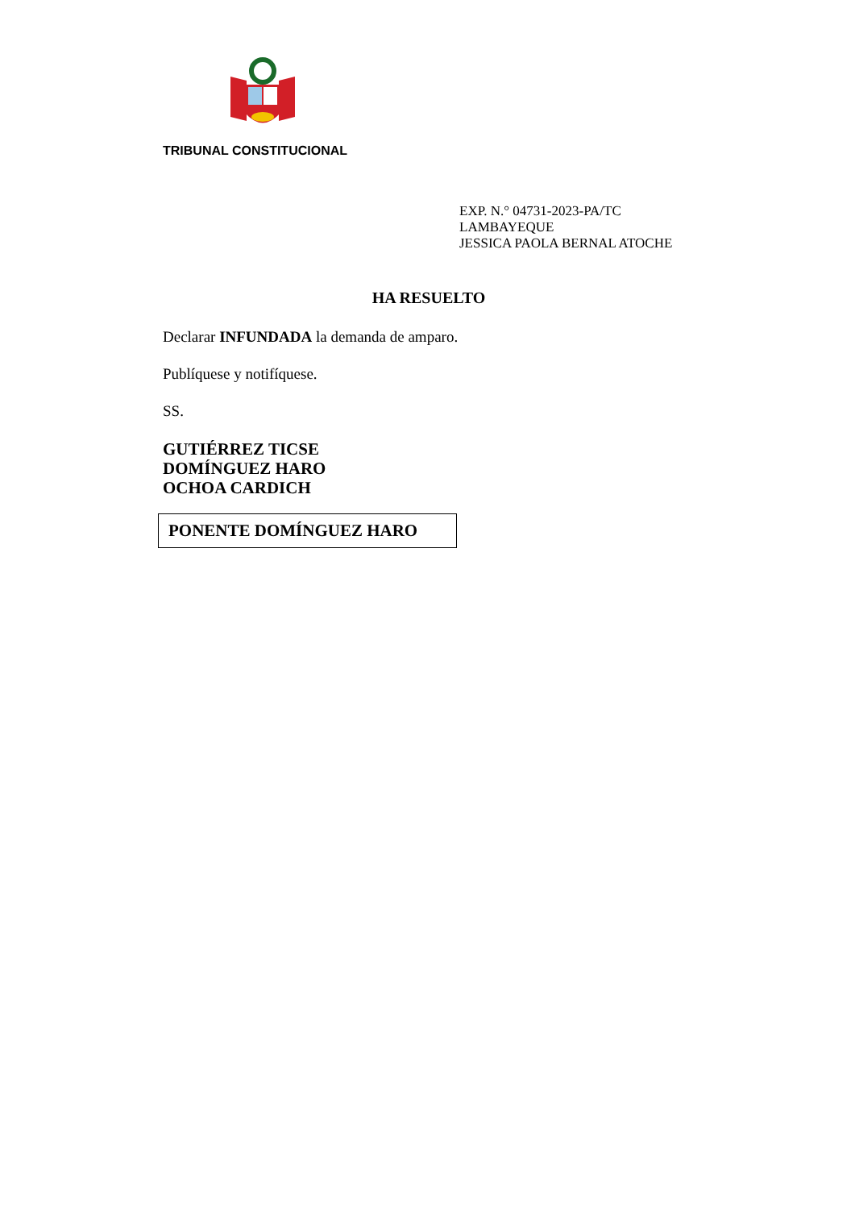TRIBUNAL CONSTITUCIONAL
EXP. N.° 04731-2023-PA/TC
LAMBAYEQUE
JESSICA PAOLA BERNAL ATOCHE
HA RESUELTO
Declarar INFUNDADA la demanda de amparo.
Publíquese y notifíquese.
SS.
GUTIÉRREZ TICSE
DOMÍNGUEZ HARO
OCHOA CARDICH
PONENTE DOMÍNGUEZ HARO